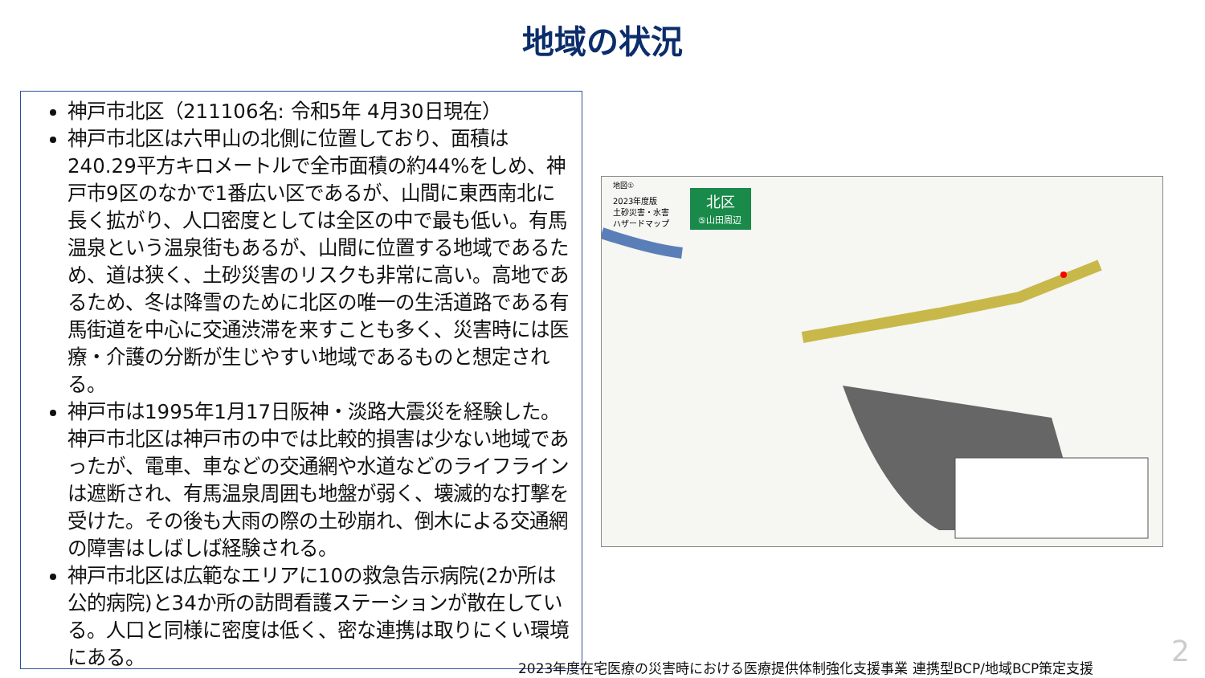地域の状況
神戸市北区（211106名: 令和5年 4月30日現在）
神戸市北区は六甲山の北側に位置しており、面積は240.29平方キロメートルで全市面積の約44%をしめ、神戸市9区のなかで1番広い区であるが、山間に東西南北に長く拡がり、人口密度としては全区の中で最も低い。有馬温泉という温泉街もあるが、山間に位置する地域であるため、道は狭く、土砂災害のリスクも非常に高い。高地であるため、冬は降雪のために北区の唯一の生活道路である有馬街道を中心に交通渋滞を来すことも多く、災害時には医療・介護の分断が生じやすい地域であるものと想定される。
神戸市は1995年1月17日阪神・淡路大震災を経験した。神戸市北区は神戸市の中では比較的損害は少ない地域であったが、電車、車などの交通網や水道などのライフラインは遮断され、有馬温泉周囲も地盤が弱く、壊滅的な打撃を受けた。その後も大雨の際の土砂崩れ、倒木による交通網の障害はしばしば経験される。
神戸市北区は広範なエリアに10の救急告示病院(2か所は公的病院)と34か所の訪問看護ステーションが散在している。人口と同様に密度は低く、密な連携は取りにくい環境にある。
北区
⑤山田周辺
地図①
2023年度版
土砂災害・水害
ハザードマップ
2023年度在宅医療の災害時における医療提供体制強化支援事業 連携型BCP/地域BCP策定支援
2